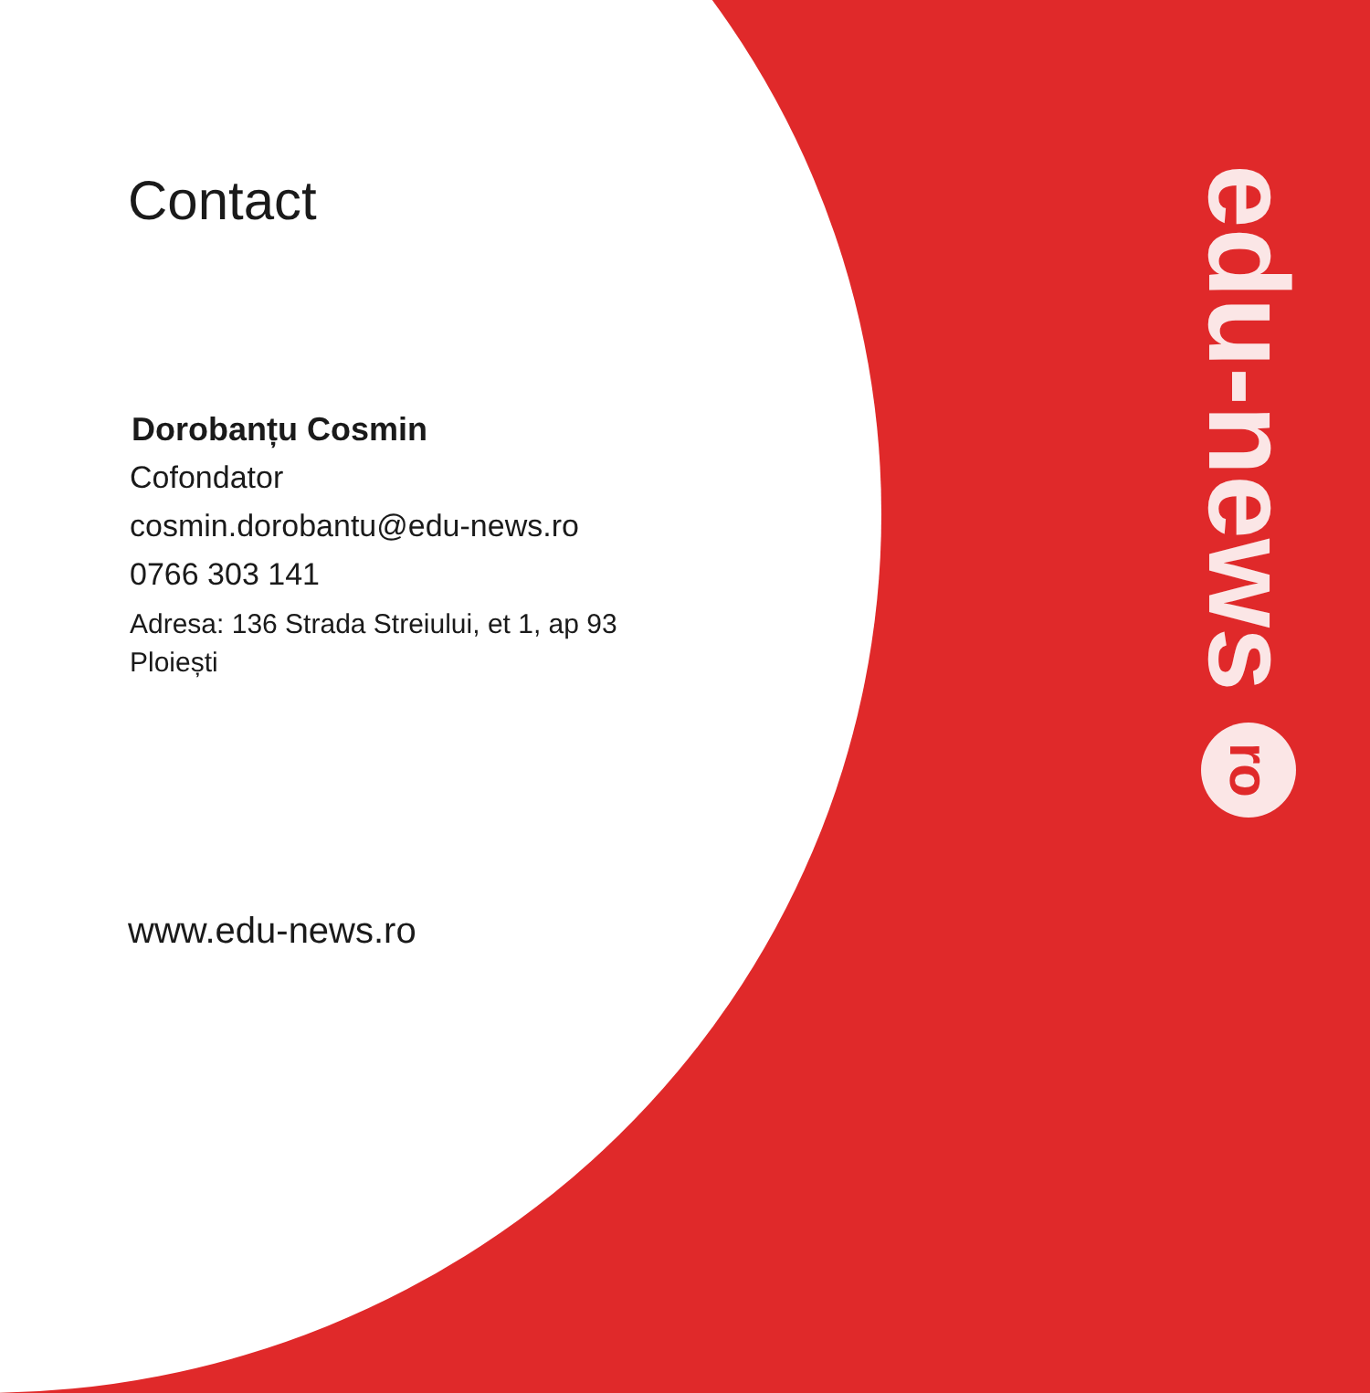Contact
Dorobanțu Cosmin
Cofondator
cosmin.dorobantu@edu-news.ro
0766 303 141
Adresa: 136 Strada Streiului, et 1, ap 93
Ploiești
www.edu-news.ro
edu-news ro